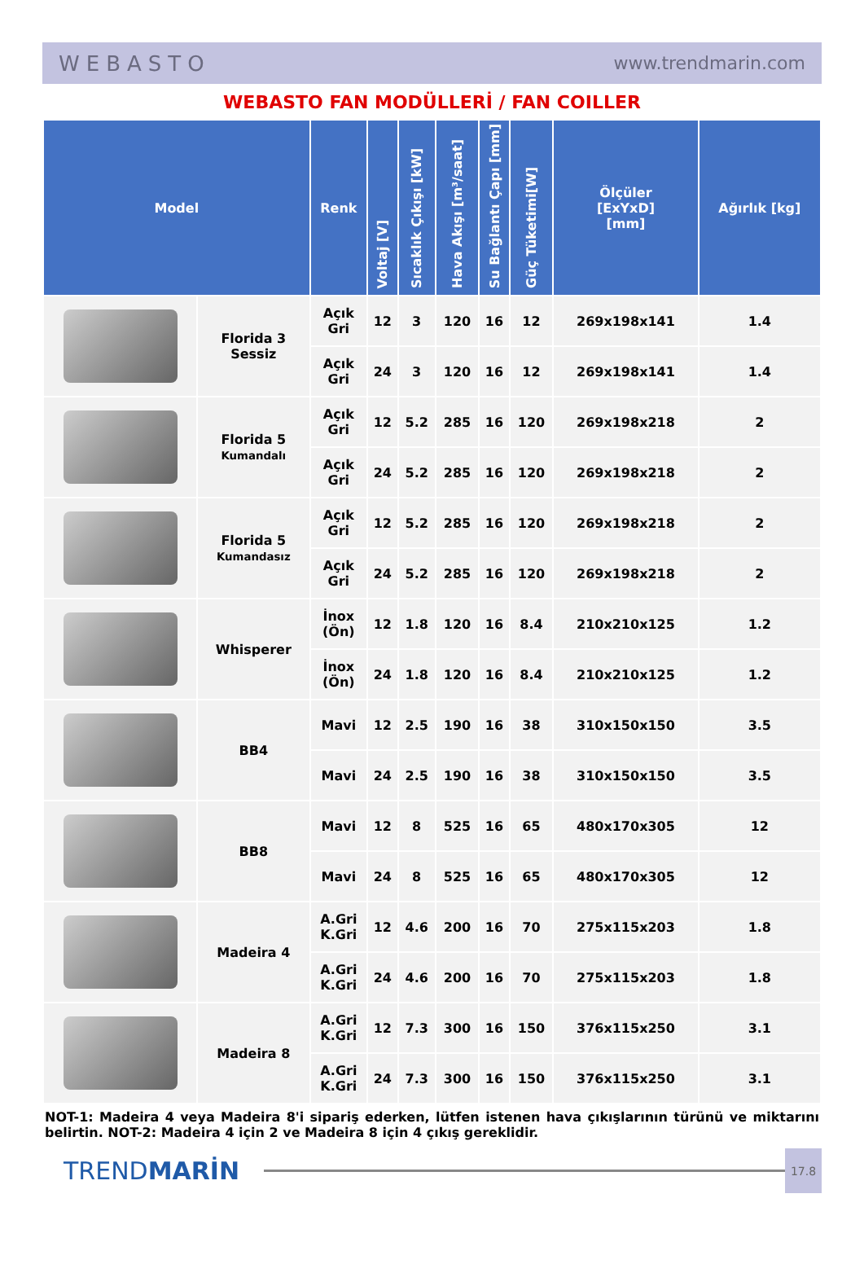WEBASTO www.trendmarin.com
WEBASTO FAN MODÜLLERİ / FAN COILLER
| Model | | Renk | Voltaj [V] | Sıcaklık Çıkışı [kW] | Hava Akışı [m³/saat] | Su Bağlantı Çapı [mm] | Güç Tüketimi[W] | Ölçüler [ExYxD] [mm] | Ağırlık [kg] |
| --- | --- | --- | --- | --- | --- | --- | --- | --- | --- |
| | Florida 3 Sessiz | Açık Gri | 12 | 3 | 120 | 16 | 12 | 269x198x141 | 1.4 |
| | | Açık Gri | 24 | 3 | 120 | 16 | 12 | 269x198x141 | 1.4 |
| | Florida 5 Kumandalı | Açık Gri | 12 | 5.2 | 285 | 16 | 120 | 269x198x218 | 2 |
| | | Açık Gri | 24 | 5.2 | 285 | 16 | 120 | 269x198x218 | 2 |
| | Florida 5 Kumandasız | Açık Gri | 12 | 5.2 | 285 | 16 | 120 | 269x198x218 | 2 |
| | | Açık Gri | 24 | 5.2 | 285 | 16 | 120 | 269x198x218 | 2 |
| | Whisperer | İnox (Ön) | 12 | 1.8 | 120 | 16 | 8.4 | 210x210x125 | 1.2 |
| | | İnox (Ön) | 24 | 1.8 | 120 | 16 | 8.4 | 210x210x125 | 1.2 |
| | BB4 | Mavi | 12 | 2.5 | 190 | 16 | 38 | 310x150x150 | 3.5 |
| | | Mavi | 24 | 2.5 | 190 | 16 | 38 | 310x150x150 | 3.5 |
| | BB8 | Mavi | 12 | 8 | 525 | 16 | 65 | 480x170x305 | 12 |
| | | Mavi | 24 | 8 | 525 | 16 | 65 | 480x170x305 | 12 |
| | Madeira 4 | A.Gri K.Gri | 12 | 4.6 | 200 | 16 | 70 | 275x115x203 | 1.8 |
| | | A.Gri K.Gri | 24 | 4.6 | 200 | 16 | 70 | 275x115x203 | 1.8 |
| | Madeira 8 | A.Gri K.Gri | 12 | 7.3 | 300 | 16 | 150 | 376x115x250 | 3.1 |
| | | A.Gri K.Gri | 24 | 7.3 | 300 | 16 | 150 | 376x115x250 | 3.1 |
NOT-1: Madeira 4 veya Madeira 8'i sipariş ederken, lütfen istenen hava çıkışlarının türünü ve miktarını belirtin. NOT-2: Madeira 4 için 2 ve Madeira 8 için 4 çıkış gereklidir.
TRENDMARİN
17.8